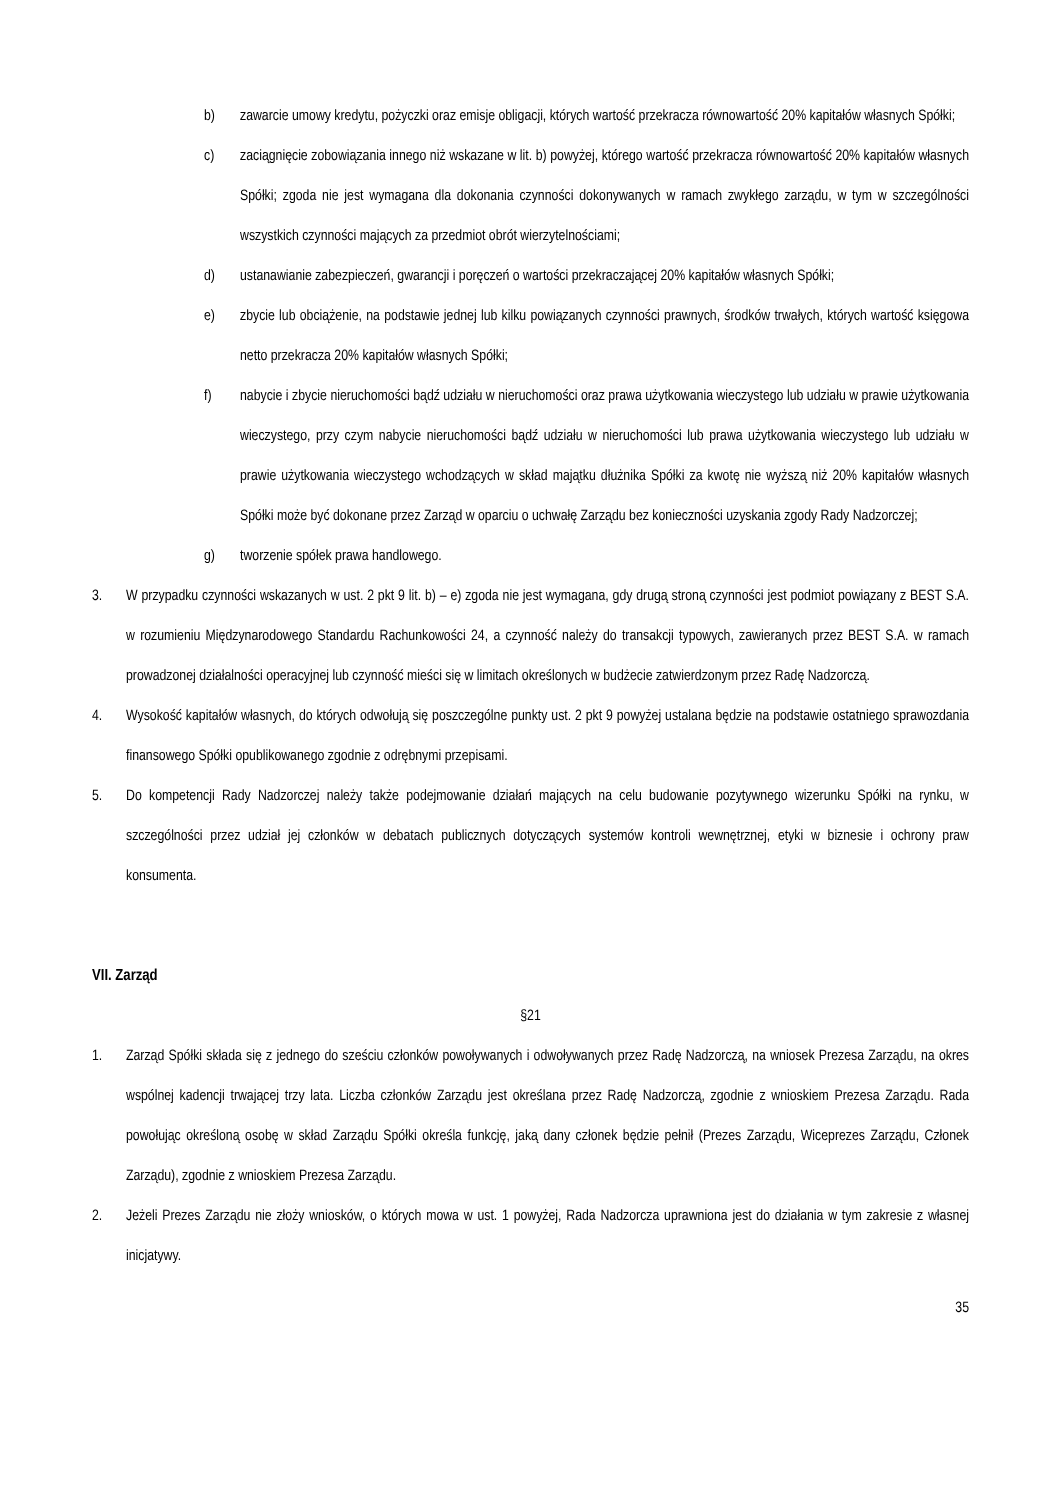b) zawarcie umowy kredytu, pożyczki oraz emisje obligacji, których wartość przekracza równowartość 20% kapitałów własnych Spółki;
c) zaciągnięcie zobowiązania innego niż wskazane w lit. b) powyżej, którego wartość przekracza równowartość 20% kapitałów własnych Spółki; zgoda nie jest wymagana dla dokonania czynności dokonywanych w ramach zwykłego zarządu, w tym w szczególności wszystkich czynności mających za przedmiot obrót wierzytelnościami;
d) ustanawianie zabezpieczeń, gwarancji i poręczeń o wartości przekraczającej 20% kapitałów własnych Spółki;
e) zbycie lub obciążenie, na podstawie jednej lub kilku powiązanych czynności prawnych, środków trwałych, których wartość księgowa netto przekracza 20% kapitałów własnych Spółki;
f) nabycie i zbycie nieruchomości bądź udziału w nieruchomości oraz prawa użytkowania wieczystego lub udziału w prawie użytkowania wieczystego, przy czym nabycie nieruchomości bądź udziału w nieruchomości lub prawa użytkowania wieczystego lub udziału w prawie użytkowania wieczystego wchodzących w skład majątku dłużnika Spółki za kwotę nie wyższą niż 20% kapitałów własnych Spółki może być dokonane przez Zarząd w oparciu o uchwałę Zarządu bez konieczności uzyskania zgody Rady Nadzorczej;
g) tworzenie spółek prawa handlowego.
3. W przypadku czynności wskazanych w ust. 2 pkt 9 lit. b) – e) zgoda nie jest wymagana, gdy drugą stroną czynności jest podmiot powiązany z BEST S.A. w rozumieniu Międzynarodowego Standardu Rachunkowości 24, a czynność należy do transakcji typowych, zawieranych przez BEST S.A. w ramach prowadzonej działalności operacyjnej lub czynność mieści się w limitach określonych w budżecie zatwierdzonym przez Radę Nadzorczą.
4. Wysokość kapitałów własnych, do których odwołują się poszczególne punkty ust. 2 pkt 9 powyżej ustalana będzie na podstawie ostatniego sprawozdania finansowego Spółki opublikowanego zgodnie z odrębnymi przepisami.
5. Do kompetencji Rady Nadzorczej należy także podejmowanie działań mających na celu budowanie pozytywnego wizerunku Spółki na rynku, w szczególności przez udział jej członków w debatach publicznych dotyczących systemów kontroli wewnętrznej, etyki w biznesie i ochrony praw konsumenta.
VII. Zarząd
§21
1. Zarząd Spółki składa się z jednego do sześciu członków powoływanych i odwoływanych przez Radę Nadzorczą, na wniosek Prezesa Zarządu, na okres wspólnej kadencji trwającej trzy lata. Liczba członków Zarządu jest określana przez Radę Nadzorczą, zgodnie z wnioskiem Prezesa Zarządu. Rada powołując określoną osobę w skład Zarządu Spółki określa funkcję, jaką dany członek będzie pełnił (Prezes Zarządu, Wiceprezes Zarządu, Członek Zarządu), zgodnie z wnioskiem Prezesa Zarządu.
2. Jeżeli Prezes Zarządu nie złoży wniosków, o których mowa w ust. 1 powyżej, Rada Nadzorcza uprawniona jest do działania w tym zakresie z własnej inicjatywy.
35